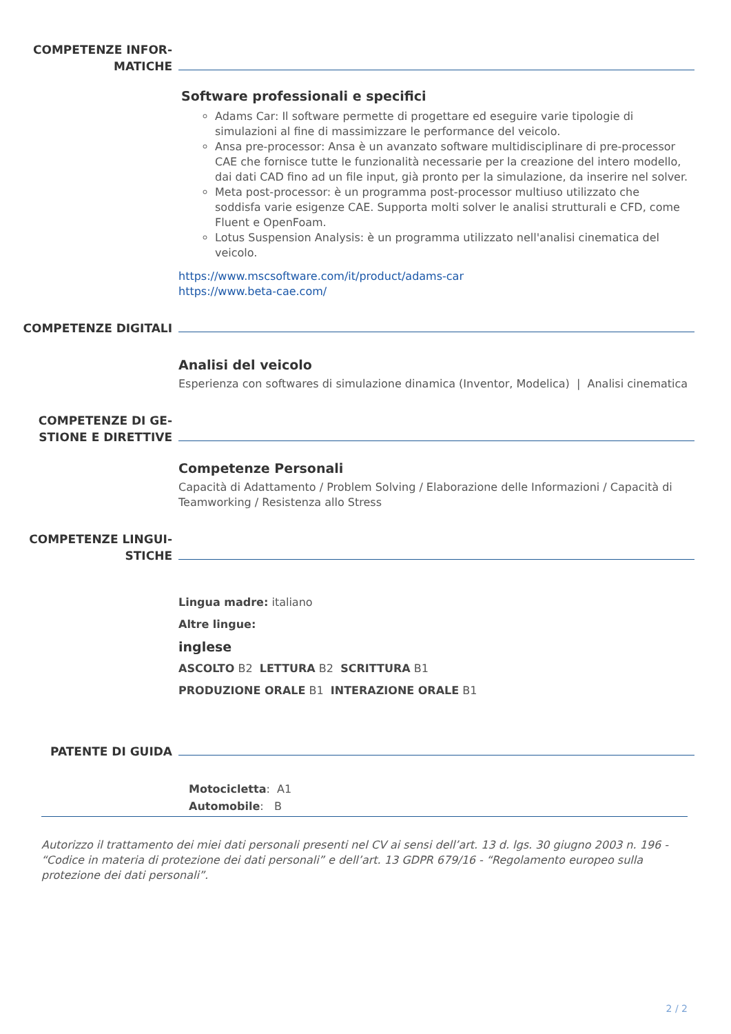COMPETENZE INFOR-
MATICHE
Software professionali e specifici
Adams Car: Il software permette di progettare ed eseguire varie tipologie di simulazioni al fine di massimizzare le performance del veicolo.
Ansa pre-processor: Ansa è un avanzato software multidisciplinare di pre-processor CAE che fornisce tutte le funzionalità necessarie per la creazione del intero modello, dai dati CAD fino ad un file input, già pronto per la simulazione, da inserire nel solver.
Meta post-processor: è un programma post-processor multiuso utilizzato che soddisfa varie esigenze CAE. Supporta molti solver le analisi strutturali e CFD, come Fluent e OpenFoam.
Lotus Suspension Analysis: è un programma utilizzato nell'analisi cinematica del veicolo.
https://www.mscsoftware.com/it/product/adams-car
https://www.beta-cae.com/
COMPETENZE DIGITALI
Analisi del veicolo
Esperienza con softwares di simulazione dinamica (Inventor, Modelica) | Analisi cinematica
COMPETENZE DI GE-
STIONE E DIRETTIVE
Competenze Personali
Capacità di Adattamento / Problem Solving / Elaborazione delle Informazioni / Capacità di Teamworking / Resistenza allo Stress
COMPETENZE LINGUI-
STICHE
Lingua madre: italiano
Altre lingue:
inglese
ASCOLTO B2 LETTURA B2 SCRITTURA B1
PRODUZIONE ORALE B1 INTERAZIONE ORALE B1
PATENTE DI GUIDA
Motocicletta: A1
Automobile: B
Autorizzo il trattamento dei miei dati personali presenti nel CV ai sensi dell’art. 13 d. lgs. 30 giugno 2003 n. 196 - “Codice in materia di protezione dei dati personali” e dell’art. 13 GDPR 679/16 - “Regolamento europeo sulla protezione dei dati personali”.
2 / 2